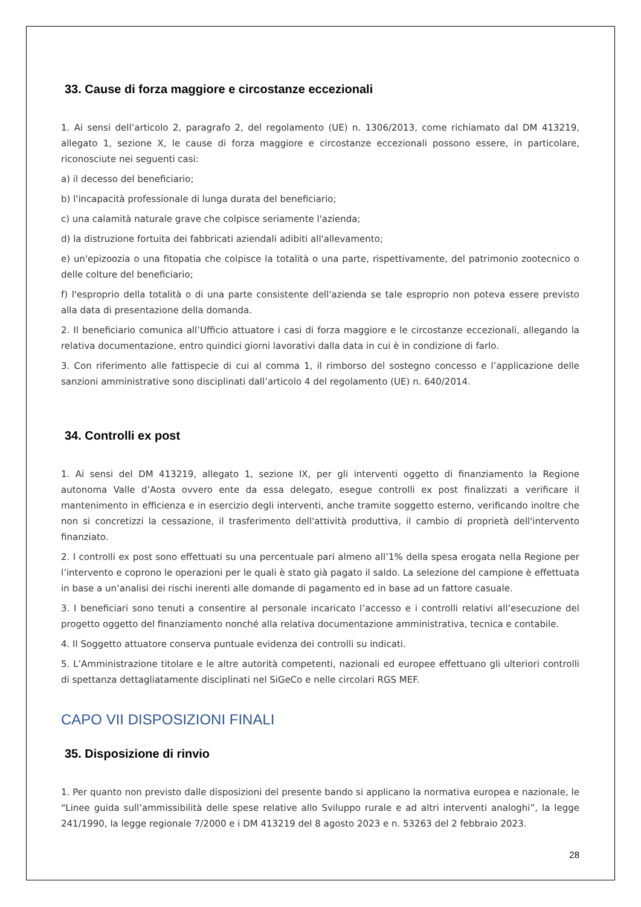33. Cause di forza maggiore e circostanze eccezionali
1. Ai sensi dell’articolo 2, paragrafo 2, del regolamento (UE) n. 1306/2013, come richiamato dal DM 413219, allegato 1, sezione X, le cause di forza maggiore e circostanze eccezionali possono essere, in particolare, riconosciute nei seguenti casi:
a) il decesso del beneficiario;
b) l'incapacità professionale di lunga durata del beneficiario;
c) una calamità naturale grave che colpisce seriamente l'azienda;
d) la distruzione fortuita dei fabbricati aziendali adibiti all'allevamento;
e) un'epizoozia o una fitopatia che colpisce la totalità o una parte, rispettivamente, del patrimonio zootecnico o delle colture del beneficiario;
f) l'esproprio della totalità o di una parte consistente dell'azienda se tale esproprio non poteva essere previsto alla data di presentazione della domanda.
2. Il beneficiario comunica all’Ufficio attuatore i casi di forza maggiore e le circostanze eccezionali, allegando la relativa documentazione, entro quindici giorni lavorativi dalla data in cui è in condizione di farlo.
3. Con riferimento alle fattispecie di cui al comma 1, il rimborso del sostegno concesso e l’applicazione delle sanzioni amministrative sono disciplinati dall’articolo 4 del regolamento (UE) n. 640/2014.
34. Controlli ex post
1. Ai sensi del DM 413219, allegato 1, sezione IX, per gli interventi oggetto di finanziamento la Regione autonoma Valle d’Aosta ovvero ente da essa delegato, esegue controlli ex post finalizzati a verificare il mantenimento in efficienza e in esercizio degli interventi, anche tramite soggetto esterno, verificando inoltre che non si concretizzi la cessazione, il trasferimento dell'attività produttiva, il cambio di proprietà dell'intervento finanziato.
2. I controlli ex post sono effettuati su una percentuale pari almeno all’1% della spesa erogata nella Regione per l’intervento e coprono le operazioni per le quali è stato già pagato il saldo. La selezione del campione è effettuata in base a un’analisi dei rischi inerenti alle domande di pagamento ed in base ad un fattore casuale.
3. I beneficiari sono tenuti a consentire al personale incaricato l’accesso e i controlli relativi all’esecuzione del progetto oggetto del finanziamento nonché alla relativa documentazione amministrativa, tecnica e contabile.
4. Il Soggetto attuatore conserva puntuale evidenza dei controlli su indicati.
5. L’Amministrazione titolare e le altre autorità competenti, nazionali ed europee effettuano gli ulteriori controlli di spettanza dettagliatamente disciplinati nel SiGeCo e nelle circolari RGS MEF.
CAPO VII DISPOSIZIONI FINALI
35. Disposizione di rinvio
1. Per quanto non previsto dalle disposizioni del presente bando si applicano la normativa europea e nazionale, le “Linee guida sull’ammissibilità delle spese relative allo Sviluppo rurale e ad altri interventi analoghi”, la legge 241/1990, la legge regionale 7/2000 e i DM 413219 del 8 agosto 2023 e n. 53263 del 2 febbraio 2023.
28